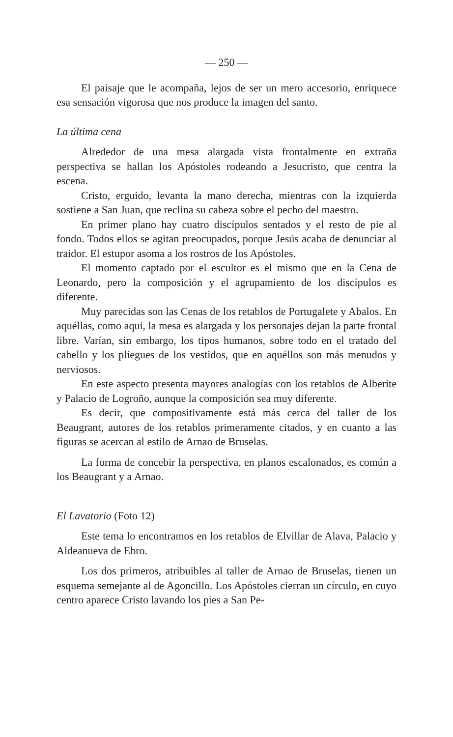— 250 —
El paisaje que le acompaña, lejos de ser un mero accesorio, enriquece esa sensación vigorosa que nos produce la imagen del santo.
La última cena
Alrededor de una mesa alargada vista frontalmente en extraña perspectiva se hallan los Apóstoles rodeando a Jesucristo, que centra la escena.
Cristo, erguido, levanta la mano derecha, mientras con la izquierda sostiene a San Juan, que reclina su cabeza sobre el pecho del maestro.
En primer plano hay cuatro discípulos sentados y el resto de pie al fondo. Todos ellos se agitan preocupados, porque Jesús acaba de denunciar al traidor. El estupor asoma a los rostros de los Apóstoles.
El momento captado por el escultor es el mismo que en la Cena de Leonardo, pero la composición y el agrupamiento de los discípulos es diferente.
Muy parecidas son las Cenas de los retablos de Portugalete y Abalos. En aquéllas, como aquí, la mesa es alargada y los personajes dejan la parte frontal libre. Varían, sin embargo, los tipos humanos, sobre todo en el tratado del cabello y los pliegues de los vestidos, que en aquéllos son más menudos y nerviosos.
En este aspecto presenta mayores analogías con los retablos de Alberite y Palacio de Logroño, aunque la composición sea muy diferente.
Es decir, que compositivamente está más cerca del taller de los Beaugrant, autores de los retablos primeramente citados, y en cuanto a las figuras se acercan al estilo de Arnao de Bruselas.
La forma de concebir la perspectiva, en planos escalonados, es común a los Beaugrant y a Arnao.
El Lavatorio (Foto 12)
Este tema lo encontramos en los retablos de Elvillar de Alava, Palacio y Aldeanueva de Ebro.
Los dos primeros, atribuibles al taller de Arnao de Bruselas, tienen un esquema semejante al de Agoncillo. Los Apóstoles cierran un círculo, en cuyo centro aparece Cristo lavando los pies a San Pe-